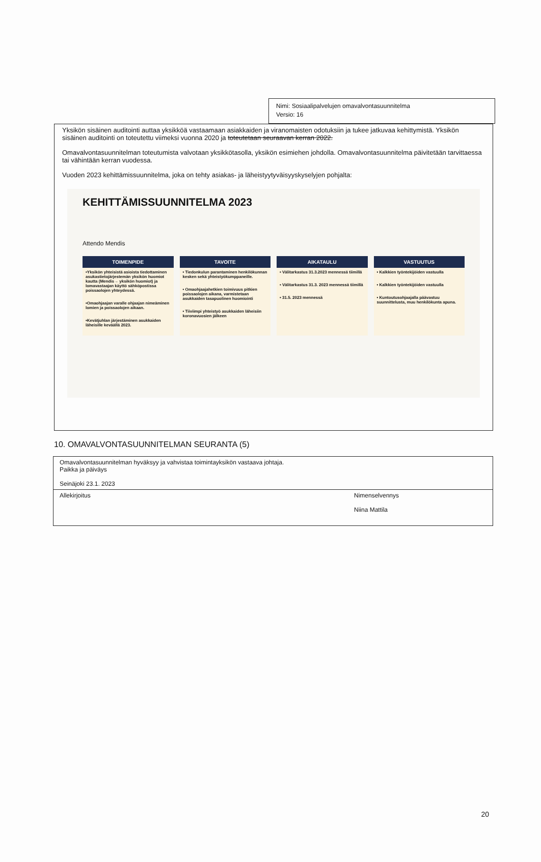Nimi: Sosiaalipalvelujen omavalvontasuunnitelma
Versio: 16
Yksikön sisäinen auditointi auttaa yksikköä vastaamaan asiakkaiden ja viranomaisten odotuksiin ja tukee jatkuvaa kehittymistä. Yksikön sisäinen auditointi on toteutettu viimeksi vuonna 2020 ja toteutetaan seuraavan kerran 2022.
Omavalvontasuunnitelman toteutumista valvotaan yksikkötasolla, yksikön esimiehen johdolla. Omavalvontasuunnitelma päivitetään tarvittaessa tai vähintään kerran vuodessa.
Vuoden 2023 kehittämissuunnitelma, joka on tehty asiakas- ja läheistyytyväisyyskyselyjen pohjalta:
KEHITTÄMISSUUNNITELMA 2023
Attendo Mendis
TOIMENPIDE
•Yksikön yhteisistä asioista tiedottaminen asukastietojärjestemän yksikön huomiot kautta (Mendis→ yksikön huomiot) ja lomavastaajan käyttö sähköpostissa poissaolojen yhteydessä.
•Omaohjaajan varalle ohjaajan nimeäminen lomien ja poissaolojen aikaan.
•Kevätjuhlan järjestäminen asukkaiden läheisille keväällä 2023.
TAVOITE
• Tiedonkulun parantaminen henkilökunnan kesken sekä yhteistyökumppaneille.
• Omaohjaajahetkien toimivuus pitkien poissaolojen aikana, varmistetaan asukkaiden tasapuolinen huomiointi
• Tiiviimpi yhteistyö asukkaiden läheisiin koronavuosien jälkeen
AIKATAULU
• Välitarkastus 31.3.2023 mennessä tiimillä
• Välitarkastus 31.3. 2023 mennessä tiimillä
• 31.5. 2023 mennessä
VASTUUTUS
• Kalkkien työntekijöiden vastuulla
• Kalkkien työntekijöiden vastuulla
• Kuntoutusohjaajalla päävastuu suunnittelusta, muu henkilökunta apuna.
10. OMAVALVONTASUUNNITELMAN SEURANTA (5)
Omavalvontasuunnitelman hyväksyy ja vahvistaa toimintayksikön vastaava johtaja.
Paikka ja päiväys
Seinäjoki 23.1. 2023
Allekirjoitus Nimenselvennys
Niina Mattila
20